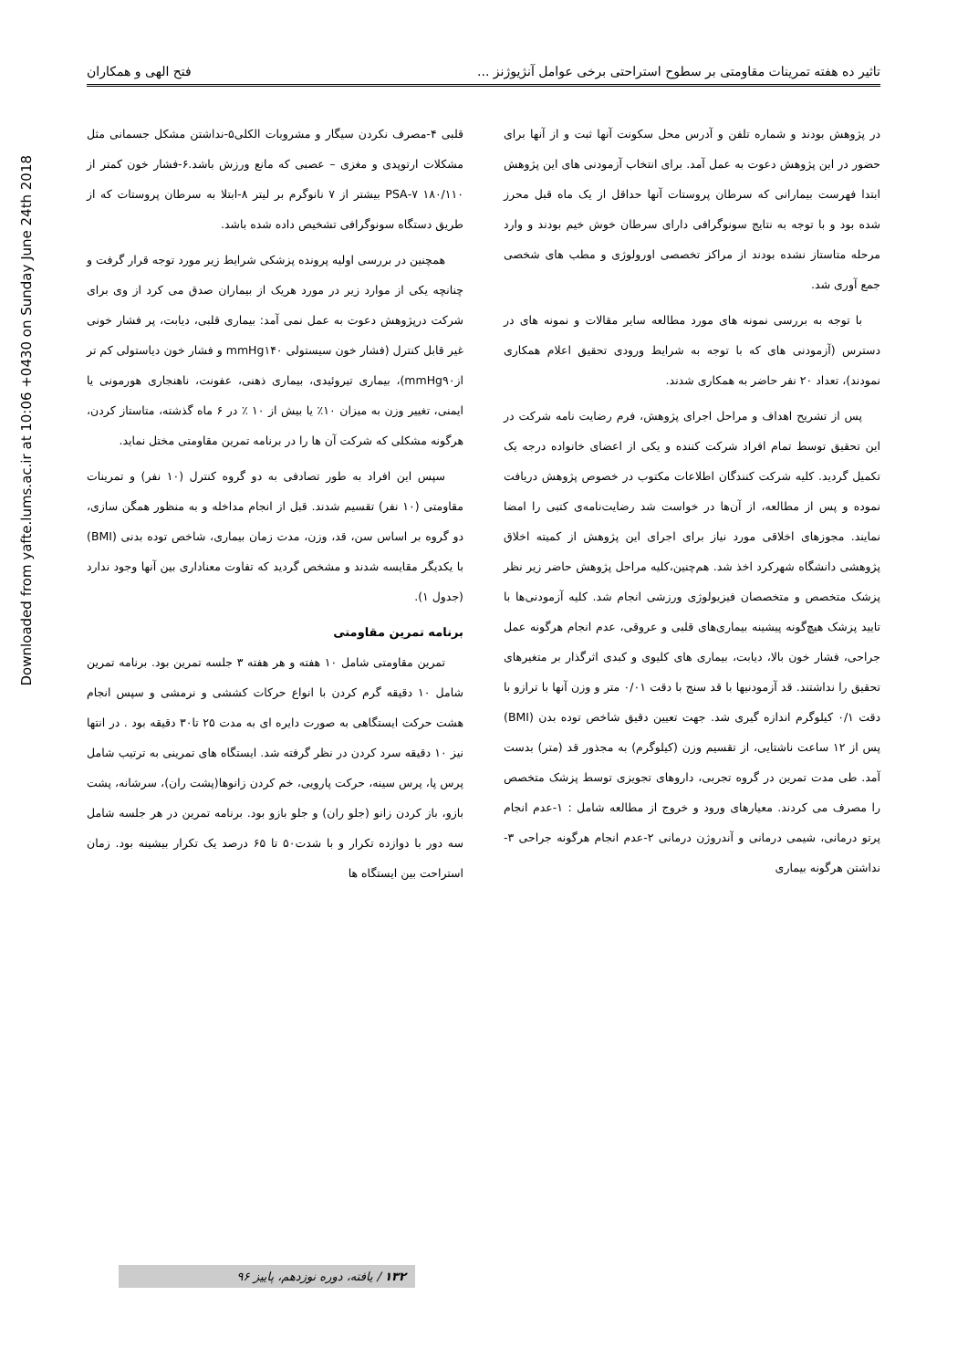Downloaded from yafte.lums.ac.ir at 10:06 +0430 on Sunday June 24th 2018
تاثیر ده هفته تمرینات مقاومتی بر سطوح استراحتی برخی عوامل آنژیوژنز ... فتح الهی و همکاران
در پژوهش بودند و شماره تلفن و آدرس محل سکونت آنها ثبت و از آنها برای حضور در این پژوهش دعوت به عمل آمد. برای انتخاب آزمودنی های این پژوهش ابتدا فهرست بیمارانی که سرطان پروستات آنها حداقل از یک ماه قبل محرز شده بود و با توجه به نتایج سونوگرافی دارای سرطان خوش خیم بودند و وارد مرحله متاستاز نشده بودند از مراکز تخصصی اورولوژی و مطب های شخصی جمع آوری شد.
با توجه به بررسی نمونه های مورد مطالعه سایر مقالات و نمونه های در دسترس (آزمودنی های که با توجه به شرایط ورودی تحقیق اعلام همکاری نمودند)، تعداد ۲۰ نفر حاضر به همکاری شدند.
پس از تشریح اهداف و مراحل اجرای پژوهش، فرم رضایت نامه شرکت در این تحقیق توسط تمام افراد شرکت کننده و یکی از اعضای خانواده درجه یک تکمیل گردید. کلیه شرکت کنندگان اطلاعات مکتوب در خصوص پژوهش دریافت نموده و پس از مطالعه، از آن‌ها در خواست شد رضایت‌نامه‌ی کتبی را امضا نمایند. مجوزهای اخلاقی مورد نیاز برای اجرای این پژوهش از کمیته اخلاق پژوهشی دانشگاه شهرکرد اخذ شد. هم‌چنین،کلیه مراحل پژوهش حاضر زیر نظر پزشک متخصص و متخصصان فیزیولوژی ورزشی انجام شد. کلیه آزمودنی‌ها با تایید پزشک هیچ‌گونه پیشینه بیماری‌های قلبی و عروقی، عدم انجام هرگونه عمل جراحی، فشار خون بالا، دیابت، بیماری های کلیوی و کبدی اثرگذار بر متغیرهای تحقیق را نداشتند. قد آزمودنیها با قد سنج با دقت ۰/۰۱ متر و وزن آنها با ترازو با دقت ۰/۱ کیلوگرم اندازه گیری شد. جهت تعیین دقیق شاخص توده بدن (BMI) پس از ۱۲ ساعت ناشتایی، از تقسیم وزن (کیلوگرم) به مجذور قد (متر) بدست آمد. طی مدت تمرین در گروه تجربی، داروهای تجویزی توسط پزشک متخصص را مصرف می کردند. معیارهای ورود و خروج از مطالعه شامل : ۱-عدم انجام پرتو درمانی، شیمی درمانی و آندروژن درمانی ۲-عدم انجام هرگونه جراحی ۳-نداشتن هرگونه بیماری
قلبی ۴-مصرف نکردن سیگار و مشروبات الکلی۵-نداشتن مشکل جسمانی مثل مشکلات ارتوپدی و مغزی – عصبی که مانع ورزش باشد.۶-فشار خون کمتر از ۱۸۰/۱۱۰ ۷-PSA بیشتر از ۷ نانوگرم بر لیتر ۸-ابتلا به سرطان پروستات که از طریق دستگاه سونوگرافی تشخیص داده شده باشد.
همچنین در بررسی اولیه پرونده پزشکی شرایط زیر مورد توجه قرار گرفت و چنانچه یکی از موارد زیر در مورد هریک از بیماران صدق می کرد از وی برای شرکت درپژوهش دعوت به عمل نمی آمد: بیماری قلبی، دیابت، پر فشار خونی غیر قابل کنترل (فشار خون سیستولی mmHg۱۴۰ و فشار خون دیاستولی کم تر ازmmHg۹۰)، بیماری تیروئیدی، بیماری ذهنی، عفونت، ناهنجاری هورمونی یا ایمنی، تغییر وزن به میزان ۱۰٪ یا بیش از ۱۰ ٪ در ۶ ماه گذشته، متاستاز کردن، هرگونه مشکلی که شرکت آن ها را در برنامه تمرین مقاومتی مختل نماید.
سپس این افراد به طور تصادفی به دو گروه کنترل (۱۰ نفر) و تمرینات مقاومتی (۱۰ نفر) تقسیم شدند. قبل از انجام مداخله و به منظور همگن سازی، دو گروه بر اساس سن، قد، وزن، مدت زمان بیماری، شاخص توده بدنی (BMI) با یکدیگر مقایسه شدند و مشخص گردید که تفاوت معناداری بین آنها وجود ندارد (جدول ۱).
برنامه تمرین مقاومتی
تمرین مقاومتی شامل ۱۰ هفته و هر هفته ۳ جلسه تمرین بود. برنامه تمرین شامل ۱۰ دقیقه گرم کردن با انواع حرکات کششی و نرمشی و سپس انجام هشت حرکت ایستگاهی به صورت دایره ای به مدت ۲۵ تا۳۰ دقیقه بود . در انتها نیز ۱۰ دقیقه سرد کردن در نظر گرفته شد. ایستگاه های تمرینی به ترتیب شامل پرس پا، پرس سینه، حرکت پارویی، خم کردن زانوها(پشت ران)، سرشانه، پشت بازو، باز کردن زانو (جلو ران) و جلو بازو بود. برنامه تمرین در هر جلسه شامل سه دور با دوازده تکرار و با شدت۵۰ تا ۶۵ درصد یک تکرار بیشینه بود. زمان استراحت بین ایستگاه ها
۱۳۲ / یافته، دوره نوزدهم، پاییز ۹۶